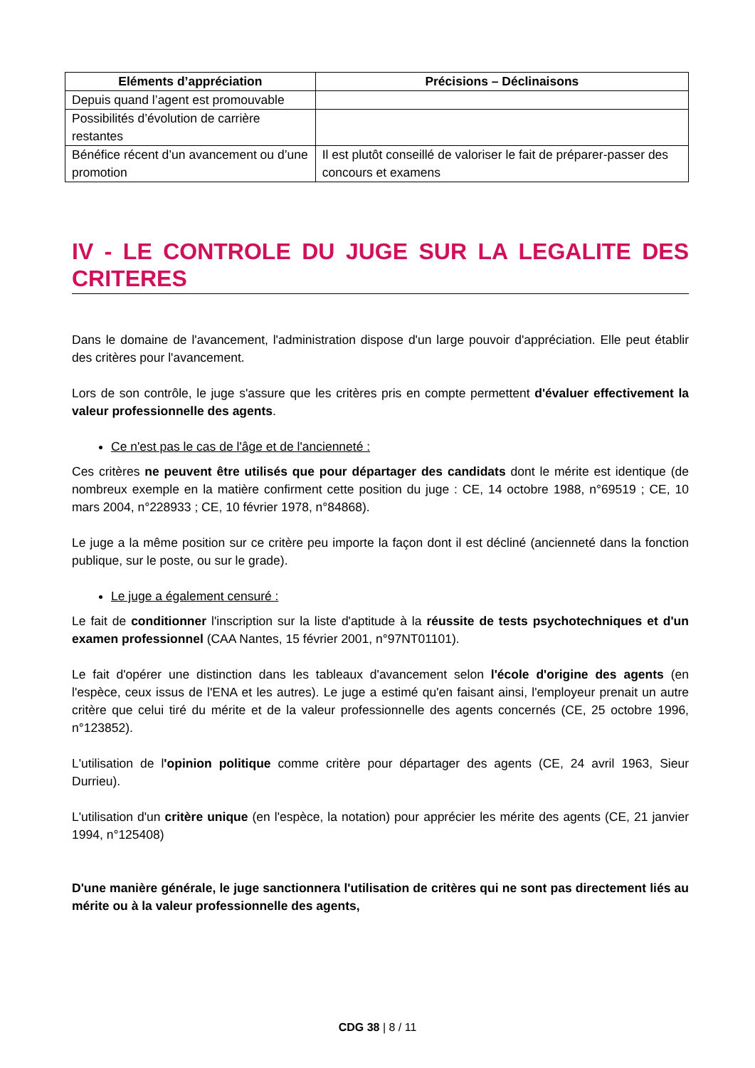| Eléments d’appréciation | Précisions – Déclinaisons |
| --- | --- |
| Depuis quand l’agent est promouvable | |
| Possibilités d’évolution de carrière restantes | |
| Bénéfice récent d’un avancement ou d’une promotion | Il est plutôt conseillé de valoriser le fait de préparer-passer des concours et examens |
IV - LE CONTROLE DU JUGE SUR LA LEGALITE DES CRITERES
Dans le domaine de l'avancement, l'administration dispose d'un large pouvoir d'appréciation. Elle peut établir des critères pour l'avancement.
Lors de son contrôle, le juge s'assure que les critères pris en compte permettent d'évaluer effectivement la valeur professionnelle des agents.
Ce n'est pas le cas de l'âge et de l'ancienneté :
Ces critères ne peuvent être utilisés que pour départager des candidats dont le mérite est identique (de nombreux exemple en la matière confirment cette position du juge : CE, 14 octobre 1988, n°69519 ; CE, 10 mars 2004, n°228933 ; CE, 10 février 1978, n°84868).
Le juge a la même position sur ce critère peu importe la façon dont il est décliné (ancienneté dans la fonction publique, sur le poste, ou sur le grade).
Le juge a également censuré :
Le fait de conditionner l'inscription sur la liste d'aptitude à la réussite de tests psychotechniques et d'un examen professionnel (CAA Nantes, 15 février 2001, n°97NT01101).
Le fait d'opérer une distinction dans les tableaux d'avancement selon l'école d'origine des agents (en l'espèce, ceux issus de l'ENA et les autres). Le juge a estimé qu'en faisant ainsi, l'employeur prenait un autre critère que celui tiré du mérite et de la valeur professionnelle des agents concernés (CE, 25 octobre 1996, n°123852).
L'utilisation de l'opinion politique comme critère pour départager des agents (CE, 24 avril 1963, Sieur Durrieu).
L'utilisation d'un critère unique (en l'espèce, la notation) pour apprécier les mérite des agents (CE, 21 janvier 1994, n°125408)
D'une manière générale, le juge sanctionnera l'utilisation de critères qui ne sont pas directement liés au mérite ou à la valeur professionnelle des agents,
CDG 38 | 8 / 11